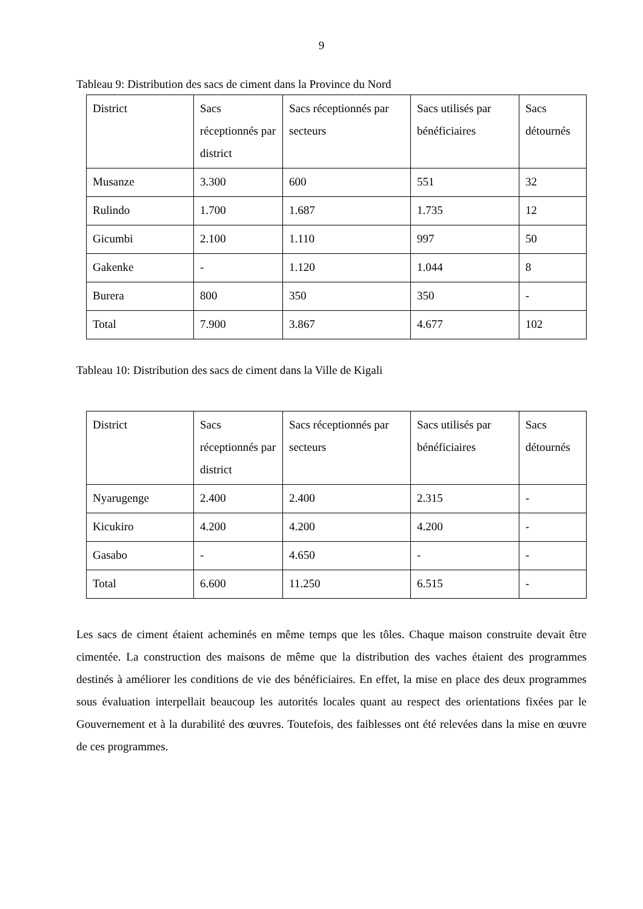9
Tableau 9: Distribution des sacs de ciment dans la Province du Nord
| District | Sacs réceptionnés par district | Sacs réceptionnés par secteurs | Sacs utilisés par bénéficiaires | Sacs détournés |
| Musanze | 3.300 | 600 | 551 | 32 |
| Rulindo | 1.700 | 1.687 | 1.735 | 12 |
| Gicumbi | 2.100 | 1.110 | 997 | 50 |
| Gakenke | - | 1.120 | 1.044 | 8 |
| Burera | 800 | 350 | 350 | - |
| Total | 7.900 | 3.867 | 4.677 | 102 |
Tableau 10: Distribution des sacs de ciment dans la Ville de Kigali
| District | Sacs réceptionnés par district | Sacs réceptionnés par secteurs | Sacs utilisés par bénéficiaires | Sacs détournés |
| Nyarugenge | 2.400 | 2.400 | 2.315 | - |
| Kicukiro | 4.200 | 4.200 | 4.200 | - |
| Gasabo | - | 4.650 | - | - |
| Total | 6.600 | 11.250 | 6.515 | - |
Les sacs de ciment étaient acheminés en même temps que les tôles. Chaque maison construite devait être cimentée. La construction des maisons de même que la distribution des vaches étaient des programmes destinés à améliorer les conditions de vie des bénéficiaires. En effet, la mise en place des deux programmes sous évaluation interpellait beaucoup les autorités locales quant au respect des orientations fixées par le Gouvernement et à la durabilité des œuvres. Toutefois, des faiblesses ont été relevées dans la mise en œuvre de ces programmes.